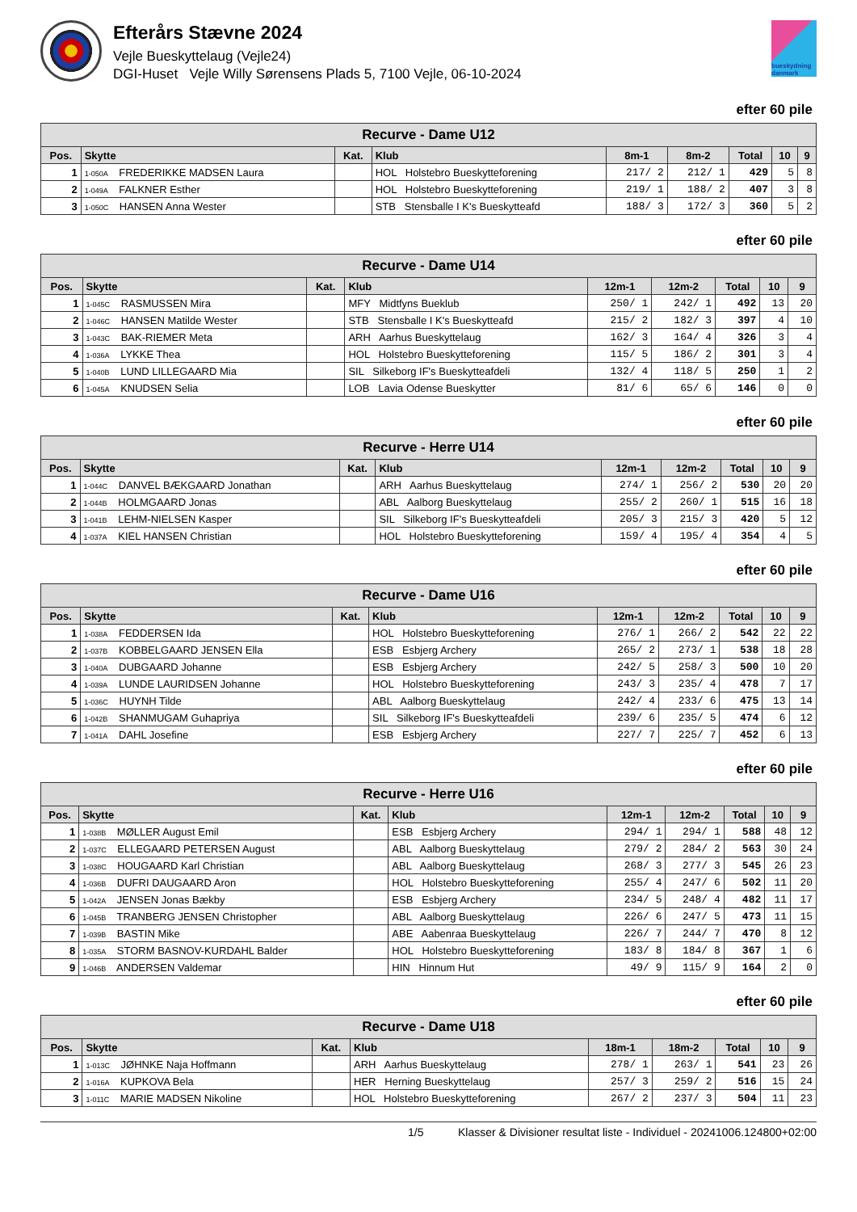Efterårs Stævne 2024
Vejle Bueskyttelaug (Vejle24)
DGI-Huset Vejle Willy Sørensens Plads 5, 7100 Vejle, 06-10-2024
bueskydning danmark
efter 60 pile
| Recurve - Dame U12 | | | | | | | | |
| Pos. | Skytte | Kat. | Klub | 8m-1 | 8m-2 | Total | 10 | 9 |
| 1 | 1-050A FREDERIKKE MADSEN Laura | | HOL Holstebro Bueskytteforening | 217/ 2 | 212/ 1 | 429 | 5 | 8 |
| 2 | 1-049A FALKNER Esther | | HOL Holstebro Bueskytteforening | 219/ 1 | 188/ 2 | 407 | 3 | 8 |
| 3 | 1-050C HANSEN Anna Wester | | STB Stensballe I K's Bueskytteafd | 188/ 3 | 172/ 3 | 360 | 5 | 2 |
efter 60 pile
| Recurve - Dame U14 | | | | | | | | |
| Pos. | Skytte | Kat. | Klub | 12m-1 | 12m-2 | Total | 10 | 9 |
| 1 | 1-045C RASMUSSEN Mira | | MFY Midtfyns Bueklub | 250/ 1 | 242/ 1 | 492 | 13 | 20 |
| 2 | 1-046C HANSEN Matilde Wester | | STB Stensballe I K's Bueskytteafd | 215/ 2 | 182/ 3 | 397 | 4 | 10 |
| 3 | 1-043C BAK-RIEMER Meta | | ARH Aarhus Bueskyttelaug | 162/ 3 | 164/ 4 | 326 | 3 | 4 |
| 4 | 1-036A LYKKE Thea | | HOL Holstebro Bueskytteforening | 115/ 5 | 186/ 2 | 301 | 3 | 4 |
| 5 | 1-040B LUND LILLEGAARD Mia | | SIL Silkeborg IF's Bueskytteafdeli | 132/ 4 | 118/ 5 | 250 | 1 | 2 |
| 6 | 1-045A KNUDSEN Selia | | LOB Lavia Odense Bueskytter | 81/ 6 | 65/ 6 | 146 | 0 | 0 |
efter 60 pile
| Recurve - Herre U14 | | | | | | | | |
| Pos. | Skytte | Kat. | Klub | 12m-1 | 12m-2 | Total | 10 | 9 |
| 1 | 1-044C DANVEL BÆKGAARD Jonathan | | ARH Aarhus Bueskyttelaug | 274/ 1 | 256/ 2 | 530 | 20 | 20 |
| 2 | 1-044B HOLMGAARD Jonas | | ABL Aalborg Bueskyttelaug | 255/ 2 | 260/ 1 | 515 | 16 | 18 |
| 3 | 1-041B LEHM-NIELSEN Kasper | | SIL Silkeborg IF's Bueskytteafdeli | 205/ 3 | 215/ 3 | 420 | 5 | 12 |
| 4 | 1-037A KIEL HANSEN Christian | | HOL Holstebro Bueskytteforening | 159/ 4 | 195/ 4 | 354 | 4 | 5 |
efter 60 pile
| Recurve - Dame U16 | | | | | | | | |
| Pos. | Skytte | Kat. | Klub | 12m-1 | 12m-2 | Total | 10 | 9 |
| 1 | 1-038A FEDDERSEN Ida | | HOL Holstebro Bueskytteforening | 276/ 1 | 266/ 2 | 542 | 22 | 22 |
| 2 | 1-037B KOBBELGAARD JENSEN Ella | | ESB Esbjerg Archery | 265/ 2 | 273/ 1 | 538 | 18 | 28 |
| 3 | 1-040A DUBGAARD Johanne | | ESB Esbjerg Archery | 242/ 5 | 258/ 3 | 500 | 10 | 20 |
| 4 | 1-039A LUNDE LAURIDSEN Johanne | | HOL Holstebro Bueskytteforening | 243/ 3 | 235/ 4 | 478 | 7 | 17 |
| 5 | 1-036C HUYNH Tilde | | ABL Aalborg Bueskyttelaug | 242/ 4 | 233/ 6 | 475 | 13 | 14 |
| 6 | 1-042B SHANMUGAM Guhapriya | | SIL Silkeborg IF's Bueskytteafdeli | 239/ 6 | 235/ 5 | 474 | 6 | 12 |
| 7 | 1-041A DAHL Josefine | | ESB Esbjerg Archery | 227/ 7 | 225/ 7 | 452 | 6 | 13 |
efter 60 pile
| Recurve - Herre U16 | | | | | | | | |
| Pos. | Skytte | Kat. | Klub | 12m-1 | 12m-2 | Total | 10 | 9 |
| 1 | 1-038B MØLLER August Emil | | ESB Esbjerg Archery | 294/ 1 | 294/ 1 | 588 | 48 | 12 |
| 2 | 1-037C ELLEGAARD PETERSEN August | | ABL Aalborg Bueskyttelaug | 279/ 2 | 284/ 2 | 563 | 30 | 24 |
| 3 | 1-038C HOUGAARD Karl Christian | | ABL Aalborg Bueskyttelaug | 268/ 3 | 277/ 3 | 545 | 26 | 23 |
| 4 | 1-036B DUFRI DAUGAARD Aron | | HOL Holstebro Bueskytteforening | 255/ 4 | 247/ 6 | 502 | 11 | 20 |
| 5 | 1-042A JENSEN Jonas Bækby | | ESB Esbjerg Archery | 234/ 5 | 248/ 4 | 482 | 11 | 17 |
| 6 | 1-045B TRANBERG JENSEN Christopher | | ABL Aalborg Bueskyttelaug | 226/ 6 | 247/ 5 | 473 | 11 | 15 |
| 7 | 1-039B BASTIN Mike | | ABE Aabenraa Bueskyttelaug | 226/ 7 | 244/ 7 | 470 | 8 | 12 |
| 8 | 1-035A STORM BASNOV-KURDAHL Balder | | HOL Holstebro Bueskytteforening | 183/ 8 | 184/ 8 | 367 | 1 | 6 |
| 9 | 1-046B ANDERSEN Valdemar | | HIN Hinnum Hut | 49/ 9 | 115/ 9 | 164 | 2 | 0 |
efter 60 pile
| Recurve - Dame U18 | | | | | | | | |
| Pos. | Skytte | Kat. | Klub | 18m-1 | 18m-2 | Total | 10 | 9 |
| 1 | 1-013C JØHNKE Naja Hoffmann | | ARH Aarhus Bueskyttelaug | 278/ 1 | 263/ 1 | 541 | 23 | 26 |
| 2 | 1-016A KUPKOVA Bela | | HER Herning Bueskyttelaug | 257/ 3 | 259/ 2 | 516 | 15 | 24 |
| 3 | 1-011C MARIE MADSEN Nikoline | | HOL Holstebro Bueskytteforening | 267/ 2 | 237/ 3 | 504 | 11 | 23 |
1/5 Klasser & Divisioner resultat liste - Individuel - 20241006.124800+02:00